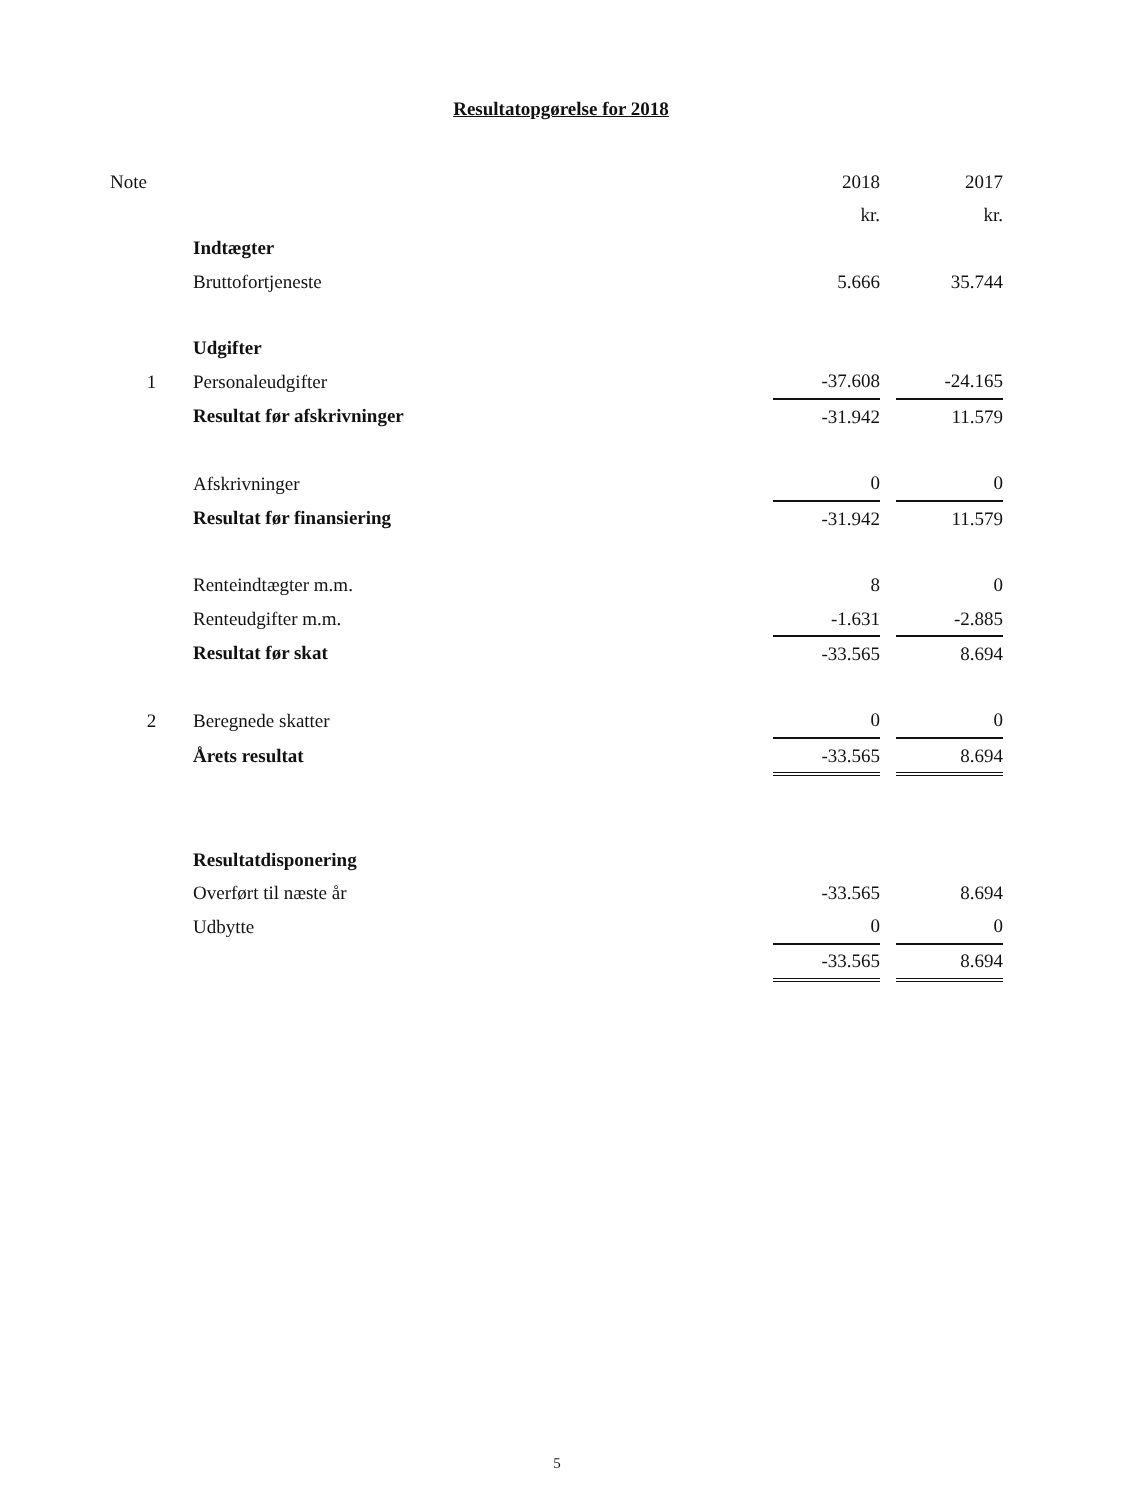Resultatopgørelse for 2018
| Note | | 2018 | | 2017 |
| --- | --- | --- | --- | --- |
| | | kr. | | kr. |
| | Indtægter | | | |
| | Bruttofortjeneste | 5.666 | | 35.744 |
| | Udgifter | | | |
| 1 | Personaleudgifter | -37.608 | | -24.165 |
| | Resultat før afskrivninger | -31.942 | | 11.579 |
| | Afskrivninger | 0 | | 0 |
| | Resultat før finansiering | -31.942 | | 11.579 |
| | Renteindtægter m.m. | 8 | | 0 |
| | Renteudgifter m.m. | -1.631 | | -2.885 |
| | Resultat før skat | -33.565 | | 8.694 |
| 2 | Beregnede skatter | 0 | | 0 |
| | Årets resultat | -33.565 | | 8.694 |
| | Resultatdisponering | | | |
| | Overført til næste år | -33.565 | | 8.694 |
| | Udbytte | 0 | | 0 |
| | | -33.565 | | 8.694 |
5